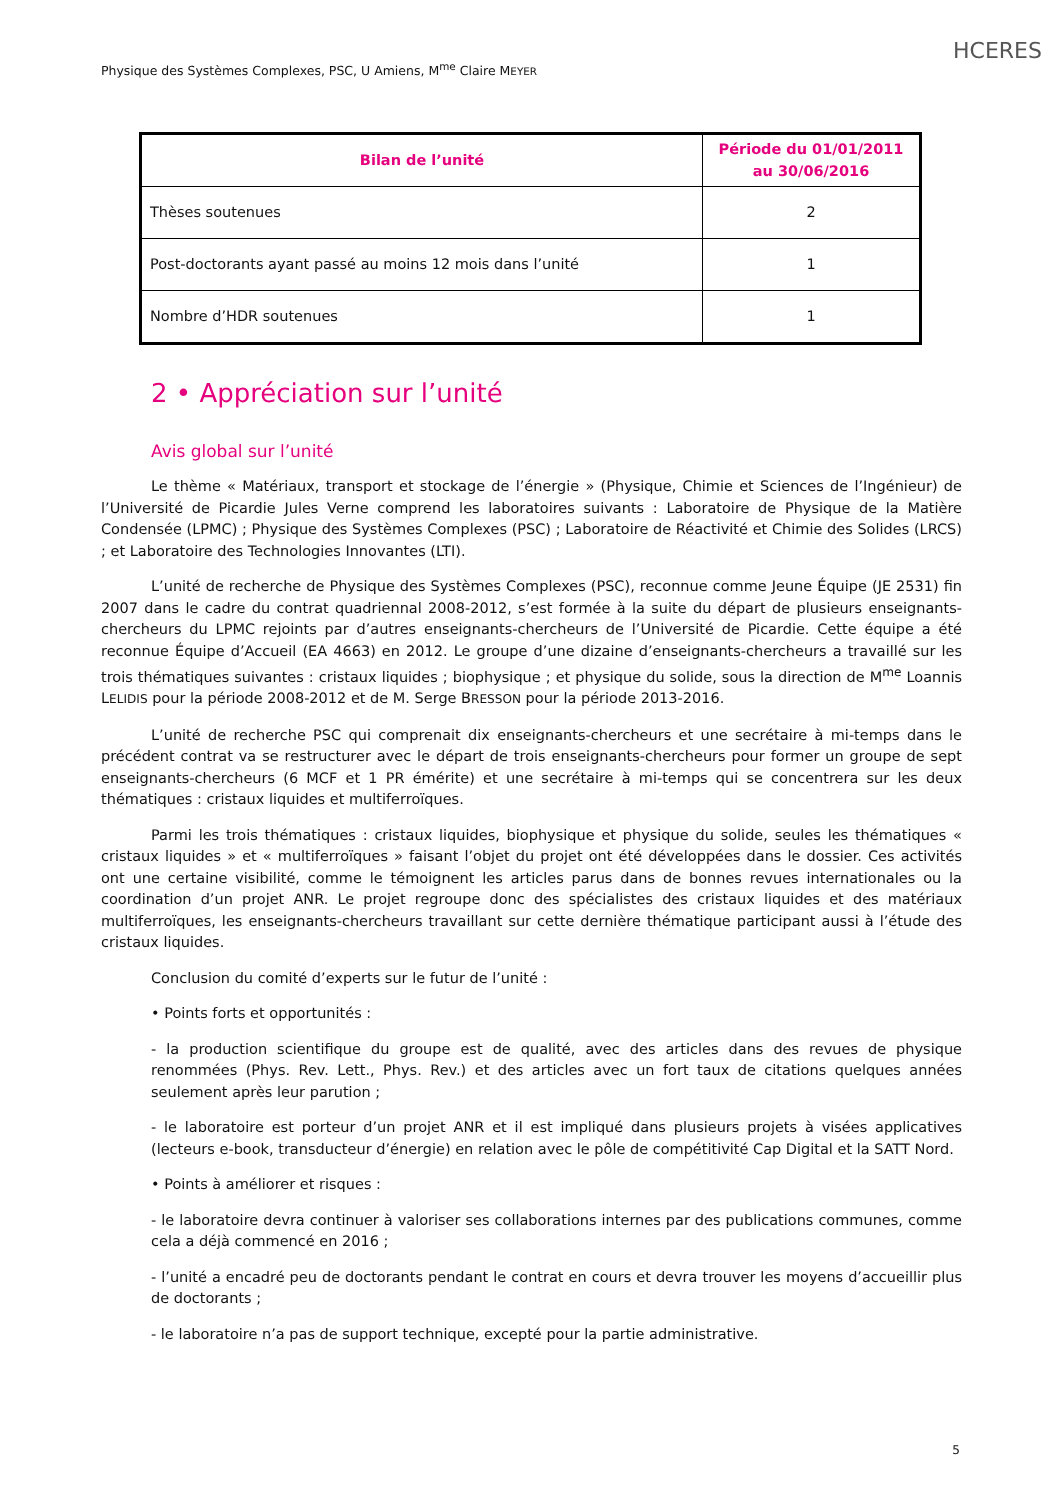HCERES
Physique des Systèmes Complexes, PSC, U Amiens, M<sup>me</sup> Claire MEYER
| Bilan de l’unité | Période du 01/01/2011 au 30/06/2016 |
| --- | --- |
| Thèses soutenues | 2 |
| Post-doctorants ayant passé au moins 12 mois dans l’unité | 1 |
| Nombre d’HDR soutenues | 1 |
2 • Appréciation sur l’unité
Avis global sur l’unité
Le thème « Matériaux, transport et stockage de l’énergie » (Physique, Chimie et Sciences de l’Ingénieur) de l’Université de Picardie Jules Verne comprend les laboratoires suivants : Laboratoire de Physique de la Matière Condensée (LPMC) ; Physique des Systèmes Complexes (PSC) ; Laboratoire de Réactivité et Chimie des Solides (LRCS) ; et Laboratoire des Technologies Innovantes (LTI).
L’unité de recherche de Physique des Systèmes Complexes (PSC), reconnue comme Jeune Équipe (JE 2531) fin 2007 dans le cadre du contrat quadriennal 2008-2012, s’est formée à la suite du départ de plusieurs enseignants-chercheurs du LPMC rejoints par d’autres enseignants-chercheurs de l’Université de Picardie. Cette équipe a été reconnue Équipe d’Accueil (EA 4663) en 2012. Le groupe d’une dizaine d’enseignants-chercheurs a travaillé sur les trois thématiques suivantes : cristaux liquides ; biophysique ; et physique du solide, sous la direction de M<sup>me</sup> Loannis LELIDIS pour la période 2008-2012 et de M. Serge BRESSON pour la période 2013-2016.
L’unité de recherche PSC qui comprenait dix enseignants-chercheurs et une secrétaire à mi-temps dans le précédent contrat va se restructurer avec le départ de trois enseignants-chercheurs pour former un groupe de sept enseignants-chercheurs (6 MCF et 1 PR émérite) et une secrétaire à mi-temps qui se concentrera sur les deux thématiques : cristaux liquides et multiferroïques.
Parmi les trois thématiques : cristaux liquides, biophysique et physique du solide, seules les thématiques « cristaux liquides » et « multiferroïques » faisant l’objet du projet ont été développées dans le dossier. Ces activités ont une certaine visibilité, comme le témoignent les articles parus dans de bonnes revues internationales ou la coordination d’un projet ANR. Le projet regroupe donc des spécialistes des cristaux liquides et des matériaux multiferroïques, les enseignants-chercheurs travaillant sur cette dernière thématique participant aussi à l’étude des cristaux liquides.
Conclusion du comité d’experts sur le futur de l’unité :
• Points forts et opportunités :
- la production scientifique du groupe est de qualité, avec des articles dans des revues de physique renommées (Phys. Rev. Lett., Phys. Rev.) et des articles avec un fort taux de citations quelques années seulement après leur parution ;
- le laboratoire est porteur d’un projet ANR et il est impliqué dans plusieurs projets à visées applicatives (lecteurs e-book, transducteur d’énergie) en relation avec le pôle de compétitivité Cap Digital et la SATT Nord.
• Points à améliorer et risques :
- le laboratoire devra continuer à valoriser ses collaborations internes par des publications communes, comme cela a déjà commencé en 2016 ;
- l’unité a encadré peu de doctorants pendant le contrat en cours et devra trouver les moyens d’accueillir plus de doctorants ;
- le laboratoire n’a pas de support technique, excepté pour la partie administrative.
5